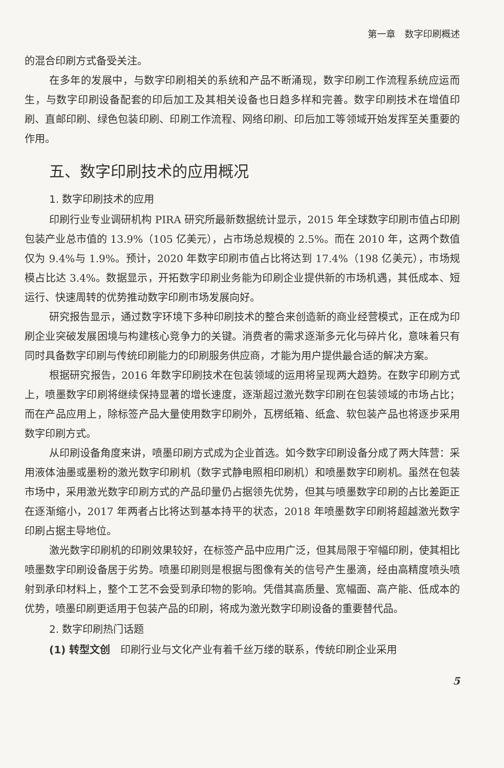第一章　数字印刷概述
的混合印刷方式备受关注。
在多年的发展中，与数字印刷相关的系统和产品不断涌现，数字印刷工作流程系统应运而生，与数字印刷设备配套的印后加工及其相关设备也日趋多样和完善。数字印刷技术在增值印刷、直邮印刷、绿色包装印刷、印刷工作流程、网络印刷、印后加工等领域开始发挥至关重要的作用。
五、数字印刷技术的应用概况
1. 数字印刷技术的应用
印刷行业专业调研机构 PIRA 研究所最新数据统计显示，2015 年全球数字印刷市值占印刷包装产业总市值的 13.9%（105 亿美元），占市场总规模的 2.5%。而在 2010 年，这两个数值仅为 9.4%与 1.9%。预计，2020 年数字印刷市值占比将达到 17.4%（198 亿美元），市场规模占比达 3.4%。数据显示，开拓数字印刷业务能为印刷企业提供新的市场机遇，其低成本、短运行、快速周转的优势推动数字印刷市场发展向好。
研究报告显示，通过数字环境下多种印刷技术的整合来创造新的商业经营模式，正在成为印刷企业突破发展困境与构建核心竞争力的关键。消费者的需求逐渐多元化与碎片化，意味着只有同时具备数字印刷与传统印刷能力的印刷服务供应商，才能为用户提供最合适的解决方案。
根据研究报告，2016 年数字印刷技术在包装领域的运用将呈现两大趋势。在数字印刷方式上，喷墨数字印刷将继续保持显著的增长速度，逐渐超过激光数字印刷在包装领域的市场占比；而在产品应用上，除标签产品大量使用数字印刷外，瓦楞纸箱、纸盒、软包装产品也将逐步采用数字印刷方式。
从印刷设备角度来讲，喷墨印刷方式成为企业首选。如今数字印刷设备分成了两大阵营：采用液体油墨或墨粉的激光数字印刷机（数字式静电照相印刷机）和喷墨数字印刷机。虽然在包装市场中，采用激光数字印刷方式的产品印量仍占据领先优势，但其与喷墨数字印刷的占比差距正在逐渐缩小，2017 年两者占比将达到基本持平的状态，2018 年喷墨数字印刷将超越激光数字印刷占据主导地位。
激光数字印刷机的印刷效果较好，在标签产品中应用广泛，但其局限于窄幅印刷，使其相比喷墨数字印刷设备居于劣势。喷墨印刷则是根据与图像有关的信号产生墨滴，经由高精度喷头喷射到承印材料上，整个工艺不会受到承印物的影响。凭借其高质量、宽幅面、高产能、低成本的优势，喷墨印刷更适用于包装产品的印刷，将成为激光数字印刷设备的重要替代品。
2. 数字印刷热门话题
(1) 转型文创　印刷行业与文化产业有着千丝万缕的联系，传统印刷企业采用
5